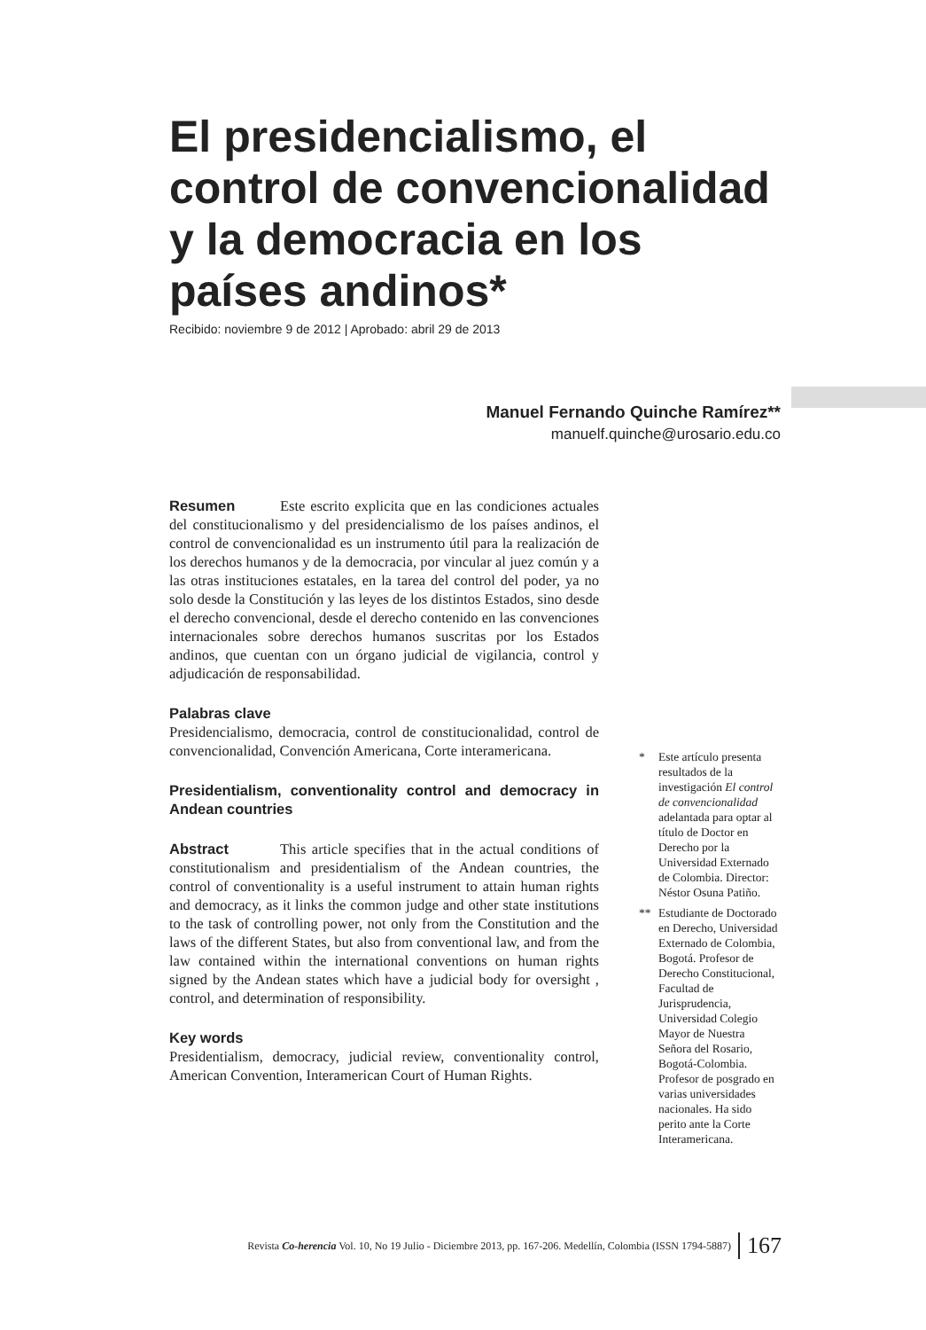El presidencialismo, el control de convencionalidad y la democracia en los países andinos*
Recibido: noviembre 9 de 2012 | Aprobado: abril 29 de 2013
Manuel Fernando Quinche Ramírez**
manuelf.quinche@urosario.edu.co
Resumen Este escrito explicita que en las condiciones actuales del constitucionalismo y del presidencialismo de los países andinos, el control de convencionalidad es un instrumento útil para la realización de los derechos humanos y de la democracia, por vincular al juez común y a las otras instituciones estatales, en la tarea del control del poder, ya no solo desde la Constitución y las leyes de los distintos Estados, sino desde el derecho convencional, desde el derecho contenido en las convenciones internacionales sobre derechos humanos suscritas por los Estados andinos, que cuentan con un órgano judicial de vigilancia, control y adjudicación de responsabilidad.
Palabras clave
Presidencialismo, democracia, control de constitucionalidad, control de convencionalidad, Convención Americana, Corte interamericana.
Presidentialism, conventionality control and democracy in Andean countries
Abstract This article specifies that in the actual conditions of constitutionalism and presidentialism of the Andean countries, the control of conventionality is a useful instrument to attain human rights and democracy, as it links the common judge and other state institutions to the task of controlling power, not only from the Constitution and the laws of the different States, but also from conventional law, and from the law contained within the international conventions on human rights signed by the Andean states which have a judicial body for oversight , control, and determination of responsibility.
Key words
Presidentialism, democracy, judicial review, conventionality control, American Convention, Interamerican Court of Human Rights.
* Este artículo presenta resultados de la investigación El control de convencionalidad adelantada para optar al título de Doctor en Derecho por la Universidad Externado de Colombia. Director: Néstor Osuna Patiño.
** Estudiante de Doctorado en Derecho, Universidad Externado de Colombia, Bogotá. Profesor de Derecho Constitucional, Facultad de Jurisprudencia, Universidad Colegio Mayor de Nuestra Señora del Rosario, Bogotá-Colombia. Profesor de posgrado en varias universidades nacionales. Ha sido perito ante la Corte Interamericana.
Revista Co-herencia Vol. 10, No 19 Julio - Diciembre 2013, pp. 167-206. Medellín, Colombia (ISSN 1794-5887) 167